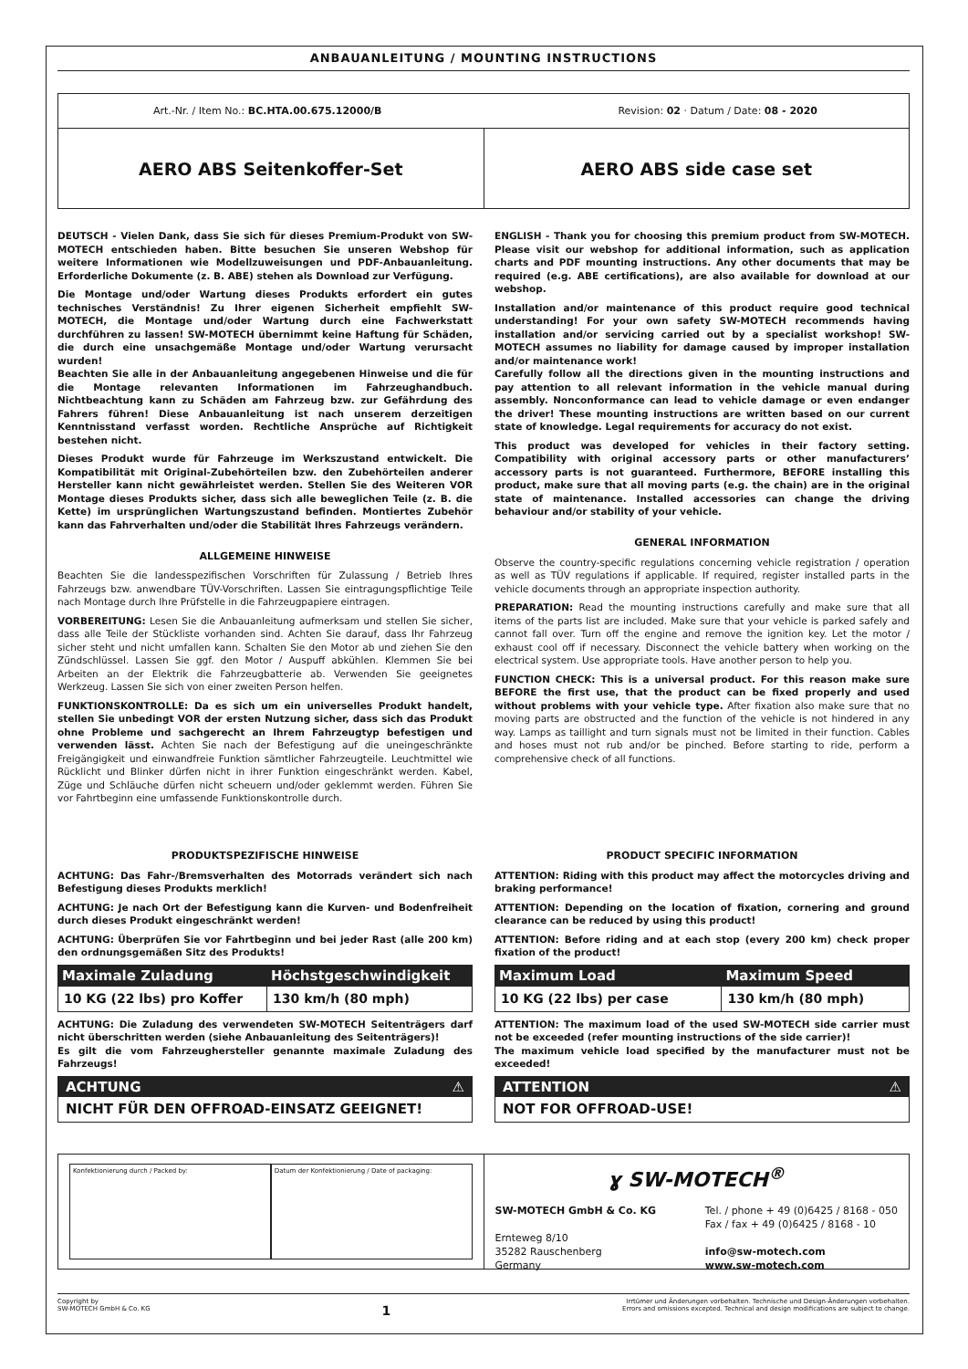ANBAUANLEITUNG / MOUNTING INSTRUCTIONS
Art.-Nr. / Item No.: BC.HTA.00.675.12000/B Revision: 02 · Datum / Date: 08 - 2020
AERO ABS Seitenkoffer-Set AERO ABS side case set
DEUTSCH - Vielen Dank, dass Sie sich für dieses Premium-Produkt von SW-MOTECH entschieden haben. Bitte besuchen Sie unseren Webshop für weitere Informationen wie Modellzuweisungen und PDF-Anbauanleitung. Erforderliche Dokumente (z. B. ABE) stehen als Download zur Verfügung.
Die Montage und/oder Wartung dieses Produkts erfordert ein gutes technisches Verständnis! Zu Ihrer eigenen Sicherheit empfiehlt SW-MOTECH, die Montage und/oder Wartung durch eine Fachwerkstatt durchführen zu lassen! SW-MOTECH übernimmt keine Haftung für Schäden, die durch eine unsachgemäße Montage und/oder Wartung verursacht wurden!
Beachten Sie alle in der Anbauanleitung angegebenen Hinweise und die für die Montage relevanten Informationen im Fahrzeughandbuch. Nichtbeachtung kann zu Schäden am Fahrzeug bzw. zur Gefährdung des Fahrers führen! Diese Anbauanleitung ist nach unserem derzeitigen Kenntnisstand verfasst worden. Rechtliche Ansprüche auf Richtigkeit bestehen nicht.
Dieses Produkt wurde für Fahrzeuge im Werkszustand entwickelt. Die Kompatibilität mit Original-Zubehörteilen bzw. den Zubehörteilen anderer Hersteller kann nicht gewährleistet werden. Stellen Sie des Weiteren VOR Montage dieses Produkts sicher, dass sich alle beweglichen Teile (z. B. die Kette) im ursprünglichen Wartungszustand befinden. Montiertes Zubehör kann das Fahrverhalten und/oder die Stabilität Ihres Fahrzeugs verändern.
ALLGEMEINE HINWEISE
Beachten Sie die landesspezifischen Vorschriften für Zulassung / Betrieb Ihres Fahrzeugs bzw. anwendbare TÜV-Vorschriften. Lassen Sie eintragungspflichtige Teile nach Montage durch Ihre Prüfstelle in die Fahrzeugpapiere eintragen.
VORBEREITUNG: Lesen Sie die Anbauanleitung aufmerksam und stellen Sie sicher, dass alle Teile der Stückliste vorhanden sind. Achten Sie darauf, dass Ihr Fahrzeug sicher steht und nicht umfallen kann. Schalten Sie den Motor ab und ziehen Sie den Zündschlüssel. Lassen Sie ggf. den Motor / Auspuff abkühlen. Klemmen Sie bei Arbeiten an der Elektrik die Fahrzeugbatterie ab. Verwenden Sie geeignetes Werkzeug. Lassen Sie sich von einer zweiten Person helfen.
FUNKTIONSKONTROLLE: Da es sich um ein universelles Produkt handelt, stellen Sie unbedingt VOR der ersten Nutzung sicher, dass sich das Produkt ohne Probleme und sachgerecht an Ihrem Fahrzeugtyp befestigen und verwenden lässt. Achten Sie nach der Befestigung auf die uneingeschränkte Freigängigkeit und einwandfreie Funktion sämtlicher Fahrzeugteile. Leuchtmittel wie Rücklicht und Blinker dürfen nicht in ihrer Funktion eingeschränkt werden. Kabel, Züge und Schläuche dürfen nicht scheuern und/oder geklemmt werden. Führen Sie vor Fahrtbeginn eine umfassende Funktionskontrolle durch.
PRODUKTSPEZIFISCHE HINWEISE
ACHTUNG: Das Fahr-/Bremsverhalten des Motorrads verändert sich nach Befestigung dieses Produkts merklich!
ACHTUNG: Je nach Ort der Befestigung kann die Kurven- und Bodenfreiheit durch dieses Produkt eingeschränkt werden!
ACHTUNG: Überprüfen Sie vor Fahrtbeginn und bei jeder Rast (alle 200 km) den ordnungsgemäßen Sitz des Produkts!
| Maximale Zuladung | Höchstgeschwindigkeit |
| --- | --- |
| 10 KG (22 lbs) pro Koffer | 130 km/h (80 mph) |
ACHTUNG: Die Zuladung des verwendeten SW-MOTECH Seitenträgers darf nicht überschritten werden (siehe Anbauanleitung des Seitenträgers)!
Es gilt die vom Fahrzeughersteller genannte maximale Zuladung des Fahrzeugs!
ACHTUNG ⚠
NICHT FÜR DEN OFFROAD-EINSATZ GEEIGNET!
ENGLISH - Thank you for choosing this premium product from SW-MOTECH. Please visit our webshop for additional information, such as application charts and PDF mounting instructions. Any other documents that may be required (e.g. ABE certifications), are also available for download at our webshop.
Installation and/or maintenance of this product require good technical understanding! For your own safety SW-MOTECH recommends having installation and/or servicing carried out by a specialist workshop! SW-MOTECH assumes no liability for damage caused by improper installation and/or maintenance work!
Carefully follow all the directions given in the mounting instructions and pay attention to all relevant information in the vehicle manual during assembly. Nonconformance can lead to vehicle damage or even endanger the driver! These mounting instructions are written based on our current state of knowledge. Legal requirements for accuracy do not exist.
This product was developed for vehicles in their factory setting. Compatibility with original accessory parts or other manufacturers’ accessory parts is not guaranteed. Furthermore, BEFORE installing this product, make sure that all moving parts (e.g. the chain) are in the original state of maintenance. Installed accessories can change the driving behaviour and/or stability of your vehicle.
GENERAL INFORMATION
Observe the country-specific regulations concerning vehicle registration / operation as well as TÜV regulations if applicable. If required, register installed parts in the vehicle documents through an appropriate inspection authority.
PREPARATION: Read the mounting instructions carefully and make sure that all items of the parts list are included. Make sure that your vehicle is parked safely and cannot fall over. Turn off the engine and remove the ignition key. Let the motor / exhaust cool off if necessary. Disconnect the vehicle battery when working on the electrical system. Use appropriate tools. Have another person to help you.
FUNCTION CHECK: This is a universal product. For this reason make sure BEFORE the first use, that the product can be fixed properly and used without problems with your vehicle type. After fixation also make sure that no moving parts are obstructed and the function of the vehicle is not hindered in any way. Lamps as taillight and turn signals must not be limited in their function. Cables and hoses must not rub and/or be pinched. Before starting to ride, perform a comprehensive check of all functions.
PRODUCT SPECIFIC INFORMATION
ATTENTION: Riding with this product may affect the motorcycles driving and braking performance!
ATTENTION: Depending on the location of fixation, cornering and ground clearance can be reduced by using this product!
ATTENTION: Before riding and at each stop (every 200 km) check proper fixation of the product!
| Maximum Load | Maximum Speed |
| --- | --- |
| 10 KG (22 lbs) per case | 130 km/h (80 mph) |
ATTENTION: The maximum load of the used SW-MOTECH side carrier must not be exceeded (refer mounting instructions of the side carrier)!
The maximum vehicle load specified by the manufacturer must not be exceeded!
ATTENTION ⚠
NOT FOR OFFROAD-USE!
Konfektionierung durch / Packed by:
Datum der Konfektionierung / Date of packaging:
ɣ SW-MOTECH<sup>®</sup>
SW-MOTECH GmbH & Co. KG
Ernteweg 8/10
35282 Rauschenberg
Germany
Tel. / phone + 49 (0)6425 / 8168 - 050
Fax / fax + 49 (0)6425 / 8168 - 10
info@sw-motech.com
www.sw-motech.com
Copyright by
SW-MOTECH GmbH & Co. KG
1
Irrtümer und Änderungen vorbehalten. Technische und Design-Änderungen vorbehalten.
Errors and omissions excepted. Technical and design modifications are subject to change.